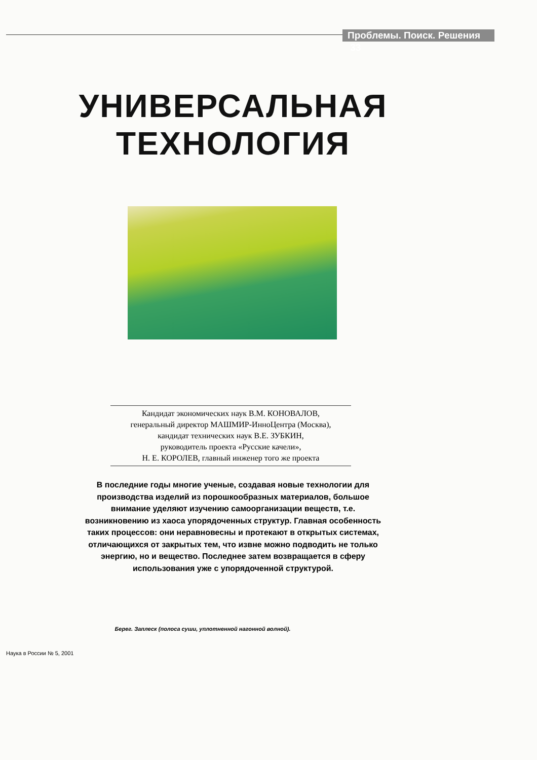Проблемы. Поиск. Решения 33
УНИВЕРСАЛЬНАЯ
ТЕХНОЛОГИЯ
Кандидат экономических наук В.М. КОНОВАЛОВ,
генеральный директор МАШМИР-ИнноЦентра (Москва),
кандидат технических наук В.Е. ЗУБКИН,
руководитель проекта «Русские качели»,
Н. Е. КОРОЛЕВ, главный инженер того же проекта
В последние годы многие ученые, создавая новые технологии для производства изделий из порошкообразных материалов, большое внимание уделяют изучению самоорганизации веществ, т.е. возникновению из хаоса упорядоченных структур. Главная особенность таких процессов: они неравновесны и протекают в открытых системах, отличающихся от закрытых тем, что извне можно подводить не только энергию, но и вещество. Последнее затем возвращается в сферу использования уже с упорядоченной структурой.
Берег. Заплеск (полоса суши, уплотненной нагонной волной).
Наука в России № 5, 2001